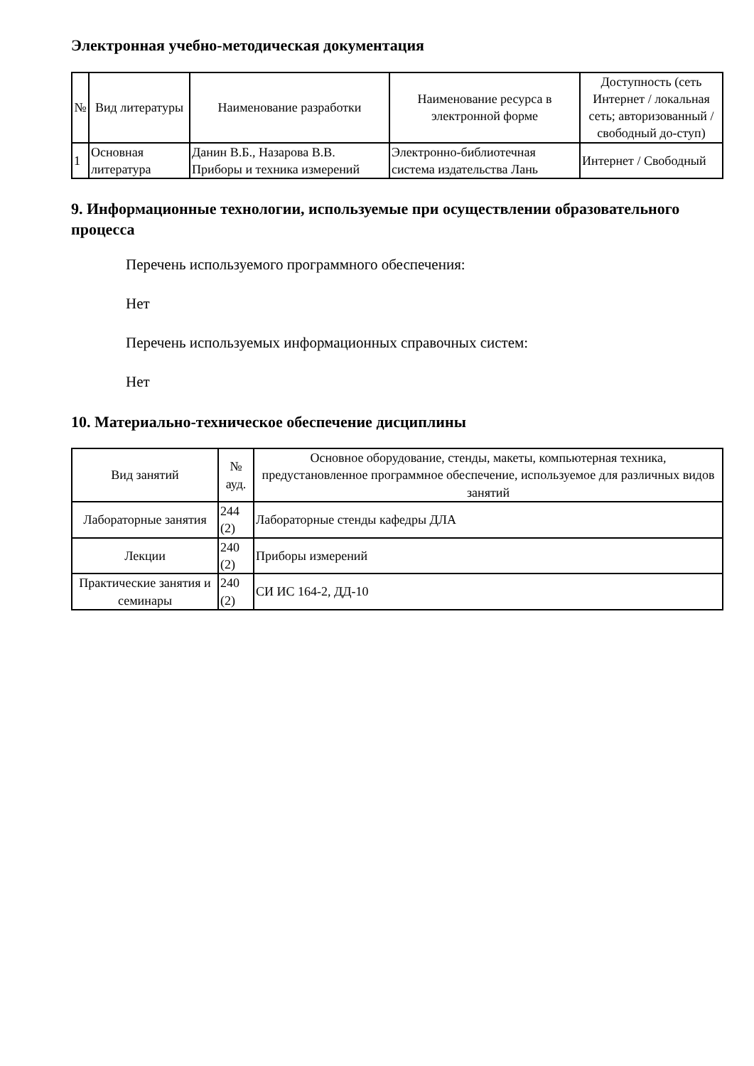Электронная учебно-методическая документация
| № | Вид литературы | Наименование разработки | Наименование ресурса в электронной форме | Доступность (сеть Интернет / локальная сеть; авторизованный / свободный до-ступ) |
| --- | --- | --- | --- | --- |
| 1 | Основная литература | Данин В.Б., Назарова В.В. Приборы и техника измерений | Электронно-библиотечная система издательства Лань | Интернет / Свободный |
9. Информационные технологии, используемые при осуществлении образовательного процесса
Перечень используемого программного обеспечения:
Нет
Перечень используемых информационных справочных систем:
Нет
10. Материально-техническое обеспечение дисциплины
| Вид занятий | № ауд. | Основное оборудование, стенды, макеты, компьютерная техника, предустановленное программное обеспечение, используемое для различных видов занятий |
| --- | --- | --- |
| Лабораторные занятия | 244 (2) | Лабораторные стенды кафедры ДЛА |
| Лекции | 240 (2) | Приборы измерений |
| Практические занятия и семинары | 240 (2) | СИ ИС 164-2, ДД-10 |